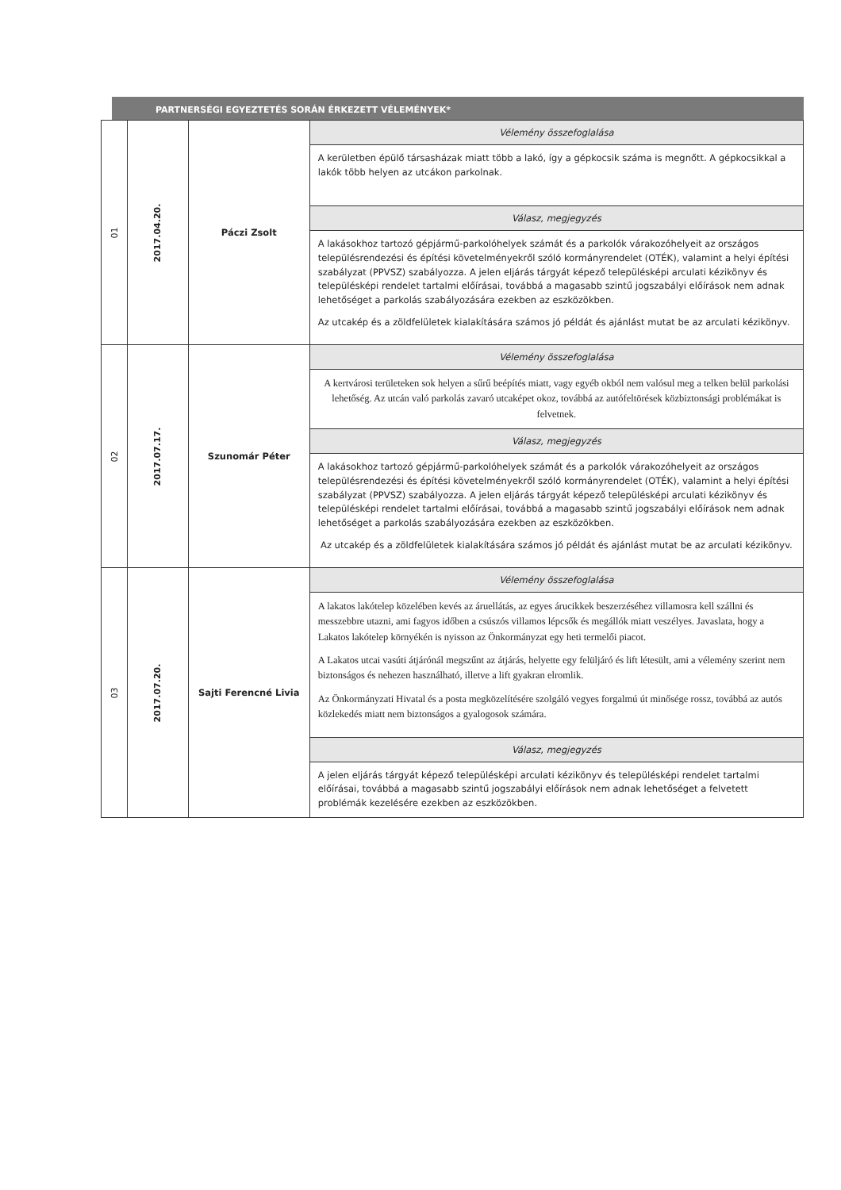PARTNERSÉGI EGYEZTETÉS SORÁN ÉRKEZETT VÉLEMÉNYEK*
| 01 | 2017.04.20. | Páczi Zsolt | Vélemény összefoglalása |
| | | | A kerületben épülő társasházak miatt több a lakó, így a gépkocsik száma is megnőtt. A gépkocsikkal a lakók több helyen az utcákon parkolnak. |
| | | | Válasz, megjegyzés |
| | | | A lakásokhoz tartozó gépjármű-parkolóhelyek számát és a parkolók várakozóhelyeit az országos településrendezési és építési követelményekről szóló kormányrendelet (OTÉK), valamint a helyi építési szabályzat (PPVSZ) szabályozza. A jelen eljárás tárgyát képező településképi arculati kézikönyv és településképi rendelet tartalmi előírásai, továbbá a magasabb szintű jogszabályi előírások nem adnak lehetőséget a parkolás szabályozására ezekben az eszközökben. Az utcakép és a zöldfelületek kialakítására számos jó példát és ajánlást mutat be az arculati kézikönyv. |
| 02 | 2017.07.17. | Szunomár Péter | Vélemény összefoglalása |
| | | | A kertvárosi területeken sok helyen a sűrű beépítés miatt, vagy egyéb okból nem valósul meg a telken belül parkolási lehetőség. Az utcán való parkolás zavaró utcaképet okoz, továbbá az autófeltörések közbiztonsági problémákat is felvetnek. |
| | | | Válasz, megjegyzés |
| | | | A lakásokhoz tartozó gépjármű-parkolóhelyek számát és a parkolók várakozóhelyeit az országos településrendezési és építési követelményekről szóló kormányrendelet (OTÉK), valamint a helyi építési szabályzat (PPVSZ) szabályozza. A jelen eljárás tárgyát képező településképi arculati kézikönyv és településképi rendelet tartalmi előírásai, továbbá a magasabb szintű jogszabályi előírások nem adnak lehetőséget a parkolás szabályozására ezekben az eszközökben. Az utcakép és a zöldfelületek kialakítására számos jó példát és ajánlást mutat be az arculati kézikönyv. |
| 03 | 2017.07.20. | Sajti Ferencné Livia | Vélemény összefoglalása |
| | | | A lakatos lakótelep közelében kevés az áruellátás, az egyes árucikkek beszerzéséhez villamosra kell szállni és messzebbre utazni, ami fagyos időben a csúszós villamos lépcsők és megállók miatt veszélyes. Javaslata, hogy a Lakatos lakótelep környékén is nyisson az Önkormányzat egy heti termelői piacot. A Lakatos utcai vasúti átjárónál megszűnt az átjárás, helyette egy felüljáró és lift létesült, ami a vélemény szerint nem biztonságos és nehezen használható, illetve a lift gyakran elromlik. Az Önkormányzati Hivatal és a posta megközelítésére szolgáló vegyes forgalmú út minősége rossz, továbbá az autós közlekedés miatt nem biztonságos a gyalogosok számára. |
| | | | Válasz, megjegyzés |
| | | | A jelen eljárás tárgyát képező településképi arculati kézikönyv és településképi rendelet tartalmi előírásai, továbbá a magasabb szintű jogszabályi előírások nem adnak lehetőséget a felvetett problémák kezelésére ezekben az eszközökben. |